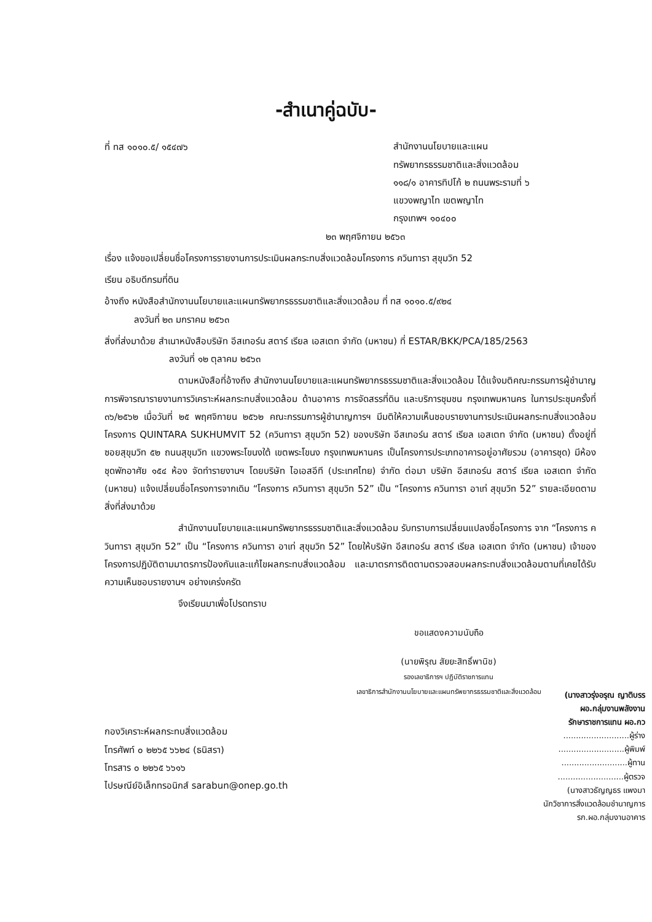-สำเนาคู่ฉบับ-
ที่ ทส ๑๐๑๐.๕/ ๑๕๔๗๖
สำนักงานนโยบายและแผน
ทรัพยากรธรรมชาติและสิ่งแวดล้อม
๑๑๘/๑ อาคารทิปโก้ ๒ ถนนพระรามที่ ๖
แขวงพญาไท เขตพญาไท
กรุงเทพฯ ๑๐๔๐๐
๒๓ พฤศจิกายน ๒๕๖๓
เรื่อง แจ้งขอเปลี่ยนชื่อโครงการรายงานการประเมินผลกระทบสิ่งแวดล้อมโครงการ ควินทารา สุขุมวิท 52
เรียน อธิบดีกรมที่ดิน
อ้างถึง หนังสือสำนักงานนโยบายและแผนทรัพยากรธรรมชาติและสิ่งแวดล้อม ที่ ทส ๑๐๑๐.๕/๙๒๔
ลงวันที่ ๒๓ มกราคม ๒๕๖๓
สิ่งที่ส่งมาด้วย สำเนาหนังสือบริษัท อีสเทอร์น สตาร์ เรียล เอสเตท จำกัด (มหาชน) ที่ ESTAR/BKK/PCA/185/2563
ลงวันที่ ๑๒ ตุลาคม ๒๕๖๓
ตามหนังสือที่อ้างถึง สำนักงานนโยบายและแผนทรัพยากรธรรมชาติและสิ่งแวดล้อม ได้แจ้งมติคณะกรรมการผู้ชำนาญการพิจารณารายงานการวิเคราะห์ผลกระทบสิ่งแวดล้อม ด้านอาคาร การจัดสรรที่ดิน และบริการชุมชน กรุงเทพมหานคร ในการประชุมครั้งที่ ๓๖/๒๕๖๒ เมื่อวันที่ ๒๕ พฤศจิกายน ๒๕๖๒ คณะกรรมการผู้ชำนาญการฯ มีมติให้ความเห็นชอบรายงานการประเมินผลกระทบสิ่งแวดล้อมโครงการ QUINTARA SUKHUMVIT 52 (ควินทารา สุขุมวิท 52) ของบริษัท อีสเทอร์น สตาร์ เรียล เอสเตท จำกัด (มหาชน) ตั้งอยู่ที่ ซอยสุขุมวิท ๕๒ ถนนสุขุมวิท แขวงพระโขนงใต้ เขตพระโขนง กรุงเทพมหานคร เป็นโครงการประเภทอาคารอยู่อาศัยรวม (อาคารชุด) มีห้องชุดพักอาศัย ๑๕๔ ห้อง จัดทำรายงานฯ โดยบริษัท ไอเอสอีที (ประเทศไทย) จำกัด ต่อมา บริษัท อีสเทอร์น สตาร์ เรียล เอสเตท จำกัด (มหาชน) แจ้งเปลี่ยนชื่อโครงการจากเดิม “โครงการ ควินทารา สุขุมวิท 52” เป็น “โครงการ ควินทารา อาเท่ สุขุมวิท 52” รายละเอียดตามสิ่งที่ส่งมาด้วย
สำนักงานนโยบายและแผนทรัพยากรธรรมชาติและสิ่งแวดล้อม รับทราบการเปลี่ยนแปลงชื่อโครงการ จาก “โครงการ ควินทารา สุขุมวิท 52” เป็น “โครงการ ควินทารา อาเท่ สุขุมวิท 52” โดยให้บริษัท อีสเทอร์น สตาร์ เรียล เอสเตท จำกัด (มหาชน) เจ้าของโครงการปฏิบัติตามมาตรการป้องกันและแก้ไขผลกระทบสิ่งแวดล้อม และมาตรการติดตามตรวจสอบผลกระทบสิ่งแวดล้อมตามที่เคยได้รับความเห็นชอบรายงานฯ อย่างเคร่งครัด
จึงเรียนมาเพื่อโปรดทราบ
ขอแสดงความนับถือ
(นายพิรุณ สัยยะสิทธิ์พานิช)
รองเลขาธิการฯ ปฏิบัติราชการแทน
เลขาธิการสำนักงานนโยบายและแผนทรัพยากรธรรมชาติและสิ่งแวดล้อม
กองวิเคราะห์ผลกระทบสิ่งแวดล้อม
โทรศัพท์ ๐ ๒๒๖๕ ๖๖๒๔ (ธนิสรา)
โทรสาร ๐ ๒๒๖๕ ๖๖๑๖
ไปรษณีย์อิเล็กทรอนิกส์ sarabun@onep.go.th
(นางสาวรุ่งอรุณ ญาติบรร
ผอ.กลุ่มงานพลังงาน
รักษาราชการแทน ผอ.กว
..........................ผู้ร่าง
..........................ผู้พิมพ์
..........................ผู้ทาน
..........................ผู้ตรวจ
(นางสาวธัญญธร แพงมา
นักวิชาการสิ่งแวดล้อมชำนาญการ
รก.ผอ.กลุ่มงานอาคาร